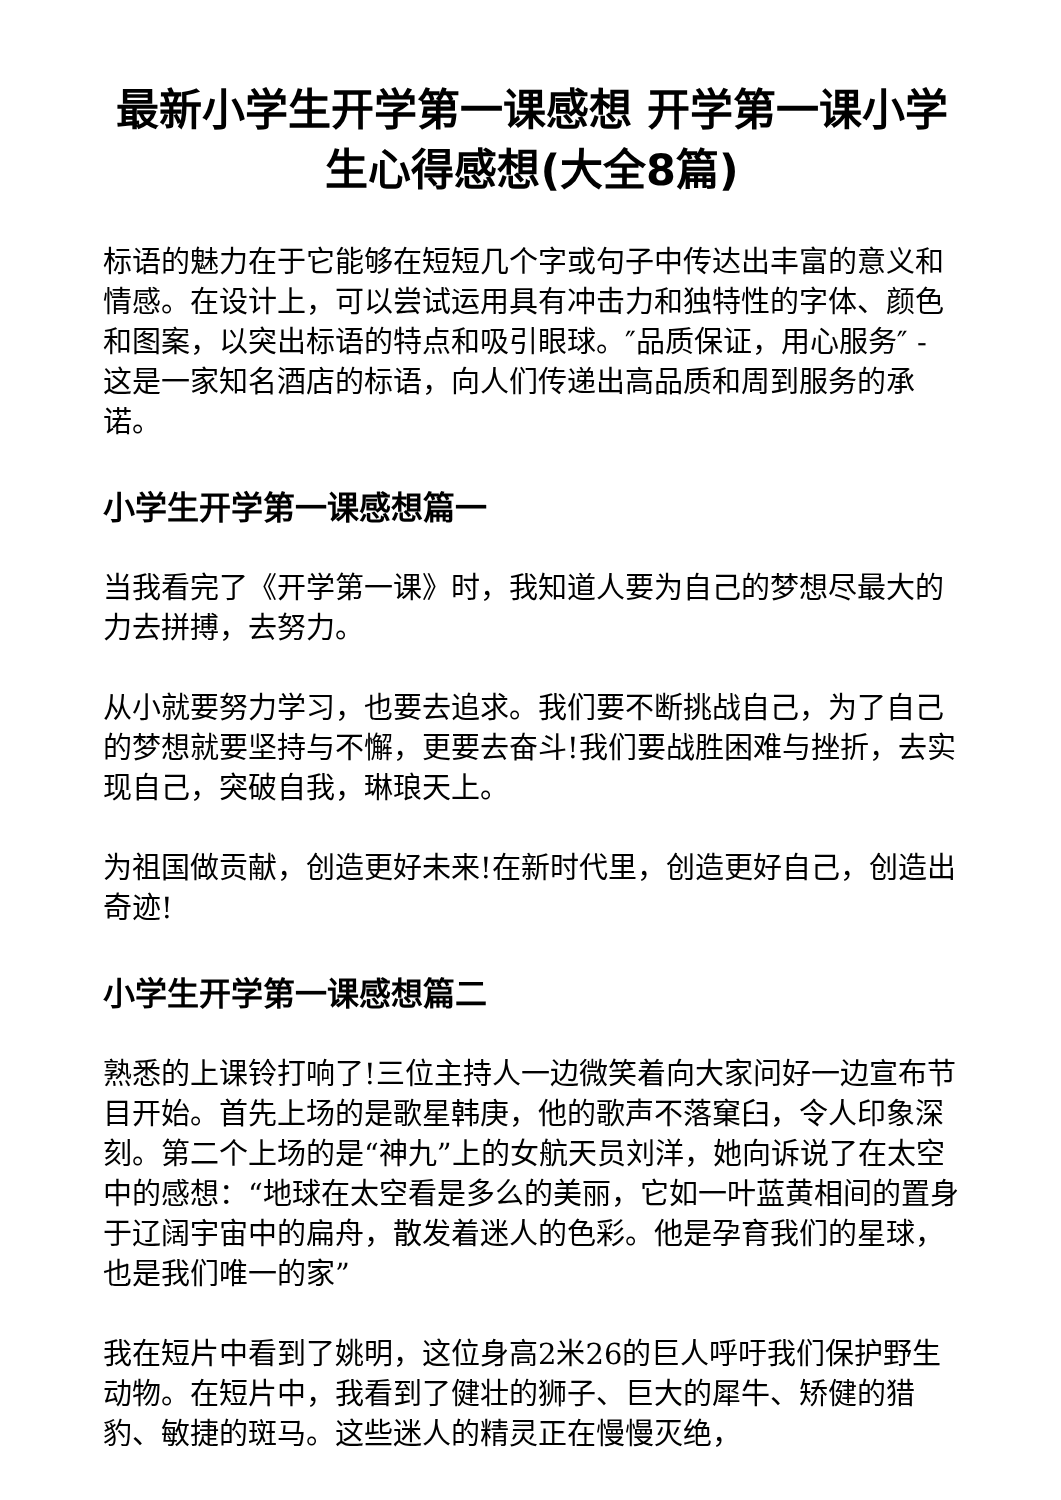最新小学生开学第一课感想 开学第一课小学生心得感想(大全8篇)
标语的魅力在于它能够在短短几个字或句子中传达出丰富的意义和情感。在设计上，可以尝试运用具有冲击力和独特性的字体、颜色和图案，以突出标语的特点和吸引眼球。″品质保证，用心服务″ - 这是一家知名酒店的标语，向人们传递出高品质和周到服务的承诺。
小学生开学第一课感想篇一
当我看完了《开学第一课》时，我知道人要为自己的梦想尽最大的力去拼搏，去努力。
从小就要努力学习，也要去追求。我们要不断挑战自己，为了自己的梦想就要坚持与不懈，更要去奋斗!我们要战胜困难与挫折，去实现自己，突破自我，琳琅天上。
为祖国做贡献，创造更好未来!在新时代里，创造更好自己，创造出奇迹!
小学生开学第一课感想篇二
熟悉的上课铃打响了!三位主持人一边微笑着向大家问好一边宣布节目开始。首先上场的是歌星韩庚，他的歌声不落窠臼，令人印象深刻。第二个上场的是“神九”上的女航天员刘洋，她向诉说了在太空中的感想：“地球在太空看是多么的美丽，它如一叶蓝黄相间的置身于辽阔宇宙中的扁舟，散发着迷人的色彩。他是孕育我们的星球，也是我们唯一的家”
我在短片中看到了姚明，这位身高2米26的巨人呼吁我们保护野生动物。在短片中，我看到了健壮的狮子、巨大的犀牛、矫健的猎豹、敏捷的斑马。这些迷人的精灵正在慢慢灭绝，